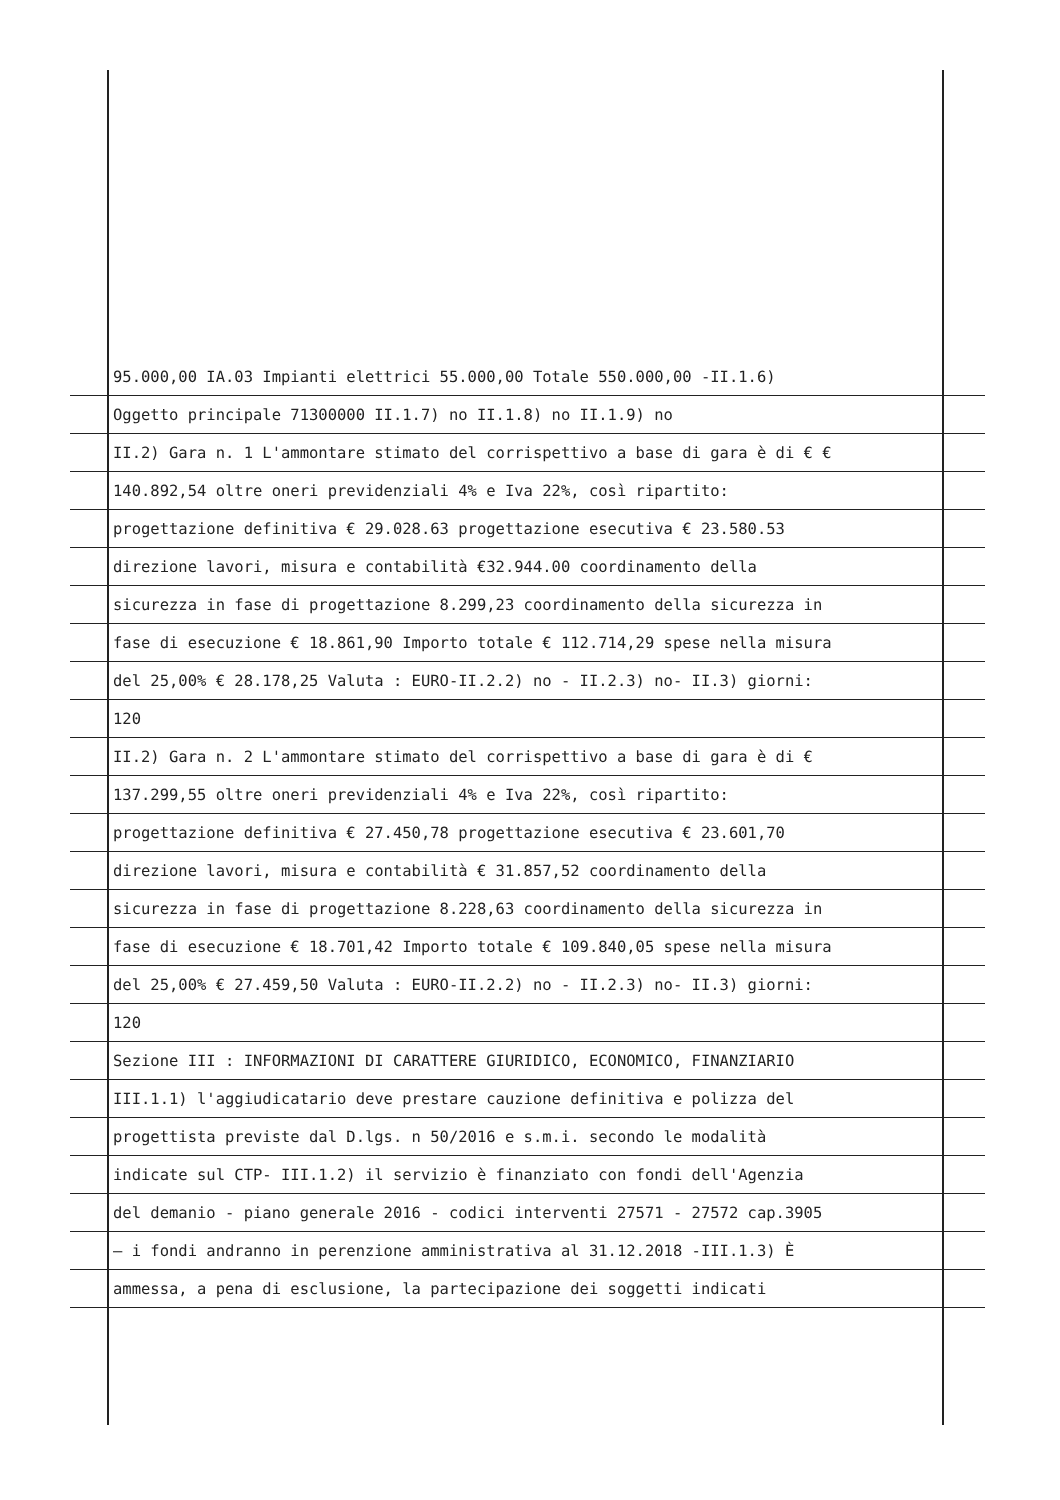95.000,00 IA.03 Impianti elettrici 55.000,00 Totale 550.000,00 -II.1.6)
Oggetto principale 71300000 II.1.7) no II.1.8) no II.1.9) no
II.2) Gara n. 1 L'ammontare stimato del corrispettivo a base di gara è di € €
140.892,54 oltre oneri previdenziali 4% e Iva 22%, così ripartito:
progettazione definitiva € 29.028.63 progettazione esecutiva € 23.580.53
direzione lavori, misura e contabilità €32.944.00 coordinamento della
sicurezza in fase di progettazione 8.299,23 coordinamento della sicurezza in
fase di esecuzione € 18.861,90 Importo totale € 112.714,29 spese nella misura
del 25,00% € 28.178,25 Valuta : EURO-II.2.2) no - II.2.3) no- II.3) giorni:
120
II.2) Gara n. 2 L'ammontare stimato del corrispettivo a base di gara è di €
137.299,55 oltre oneri previdenziali 4% e Iva 22%, così ripartito:
progettazione definitiva € 27.450,78 progettazione esecutiva € 23.601,70
direzione lavori, misura e contabilità € 31.857,52 coordinamento della
sicurezza in fase di progettazione 8.228,63 coordinamento della sicurezza in
fase di esecuzione € 18.701,42 Importo totale € 109.840,05 spese nella misura
del 25,00% € 27.459,50 Valuta : EURO-II.2.2) no - II.2.3) no- II.3) giorni:
120
Sezione III : INFORMAZIONI DI CARATTERE GIURIDICO, ECONOMICO, FINANZIARIO
III.1.1) l'aggiudicatario deve prestare cauzione definitiva e polizza del
progettista previste dal D.lgs. n 50/2016 e s.m.i. secondo le modalità
indicate sul CTP- III.1.2) il servizio è finanziato con fondi dell'Agenzia
del demanio - piano generale 2016 - codici interventi 27571 - 27572 cap.3905
– i fondi andranno in perenzione amministrativa al 31.12.2018 -III.1.3) È
ammessa, a pena di esclusione, la partecipazione dei soggetti indicati